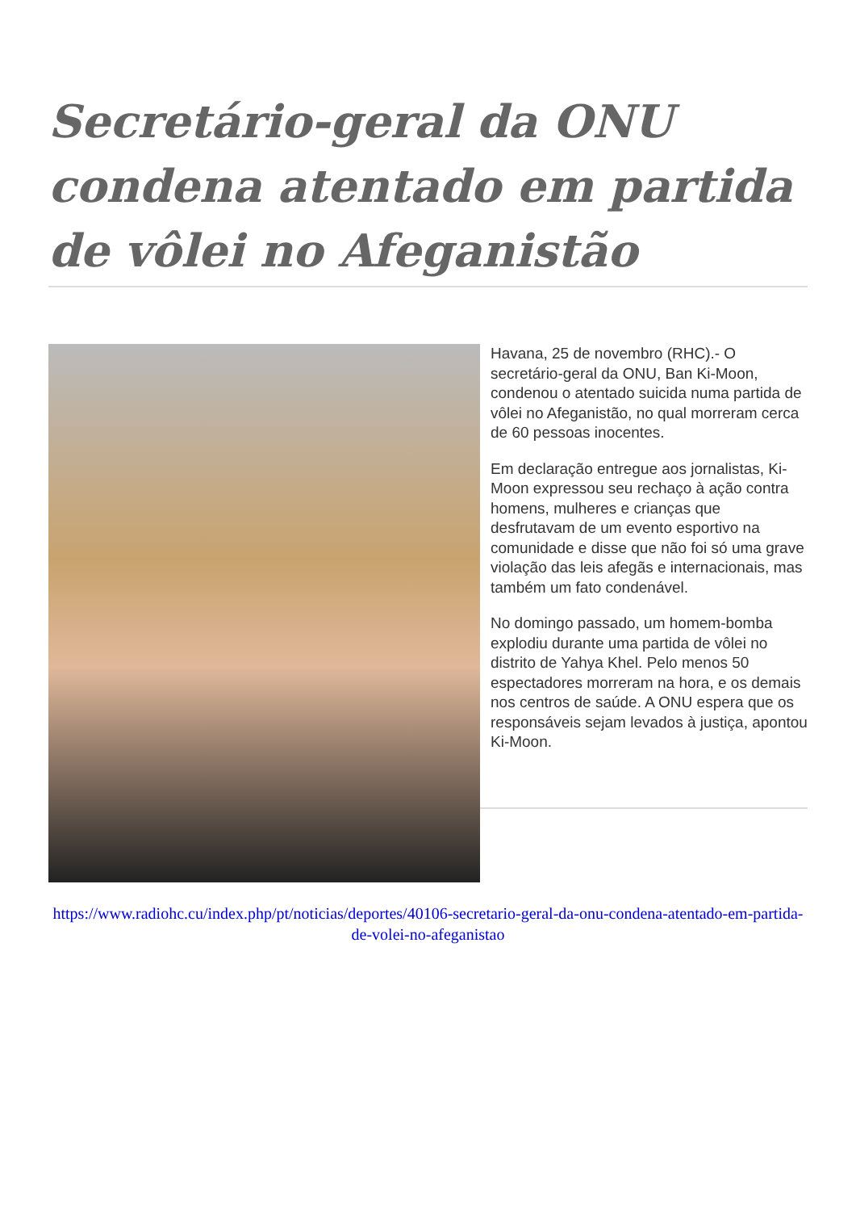Secretário-geral da ONU condena atentado em partida de vôlei no Afeganistão
Havana, 25 de novembro (RHC).- O secretário-geral da ONU, Ban Ki-Moon, condenou o atentado suicida numa partida de vôlei no Afeganistão, no qual morreram cerca de 60 pessoas inocentes.
Em declaração entregue aos jornalistas, Ki-Moon expressou seu rechaço à ação contra homens, mulheres e crianças que desfrutavam de um evento esportivo na comunidade e disse que não foi só uma grave violação das leis afegãs e internacionais, mas também um fato condenável.
No domingo passado, um homem-bomba explodiu durante uma partida de vôlei no distrito de Yahya Khel. Pelo menos 50 espectadores morreram na hora, e os demais nos centros de saúde. A ONU espera que os responsáveis sejam levados à justiça, apontou Ki-Moon.
https://www.radiohc.cu/index.php/pt/noticias/deportes/40106-secretario-geral-da-onu-condena-atentado-em-partida-de-volei-no-afeganistao